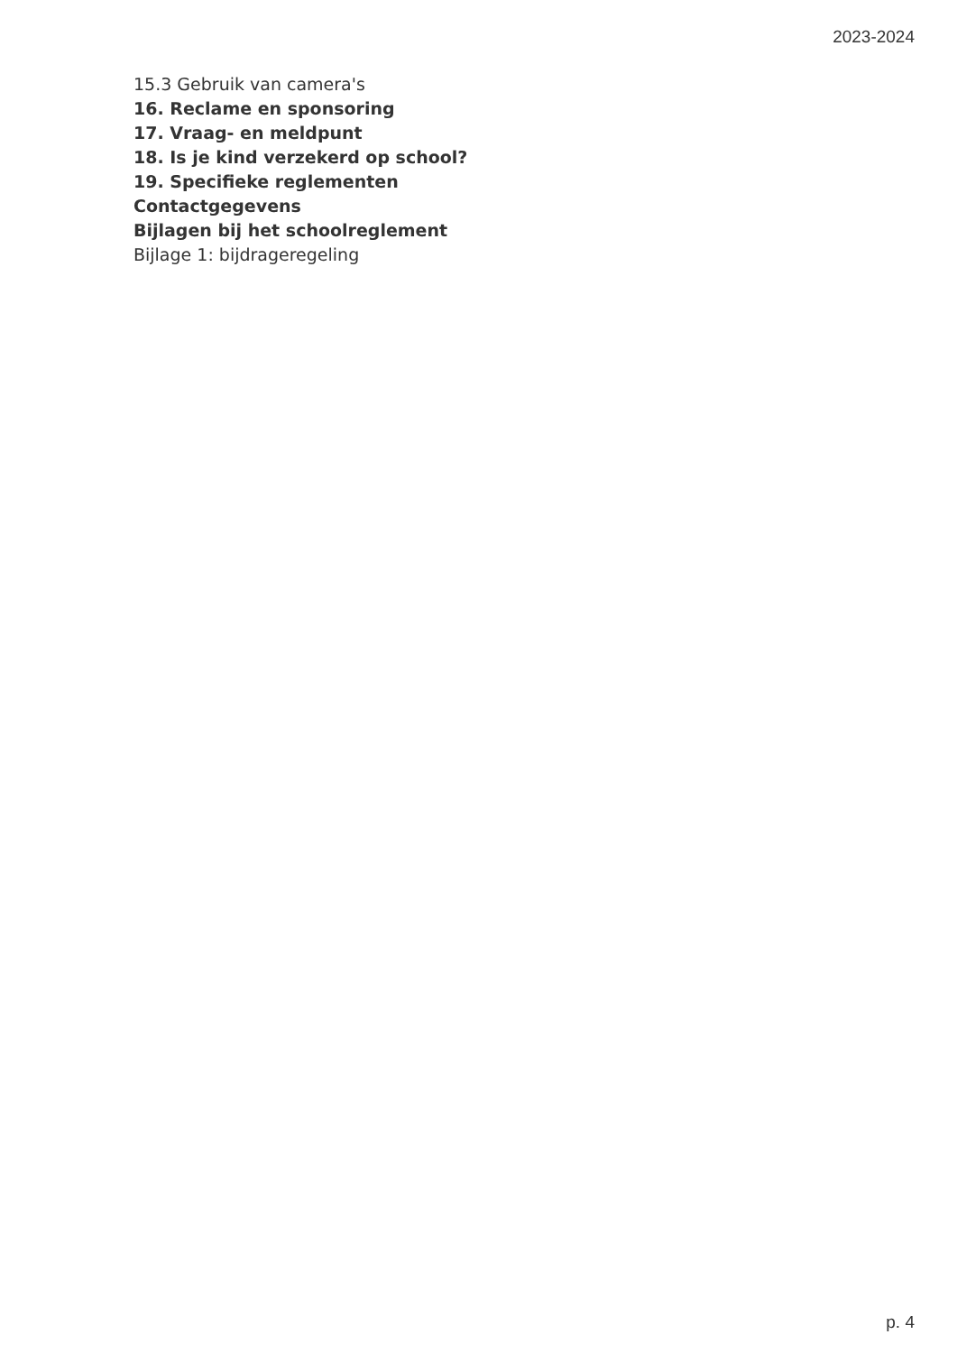2023-2024
15.3 Gebruik van camera's
16. Reclame en sponsoring
17. Vraag- en meldpunt
18. Is je kind verzekerd op school?
19. Specifieke reglementen
Contactgegevens
Bijlagen bij het schoolreglement
Bijlage 1: bijdrageregeling
p. 4